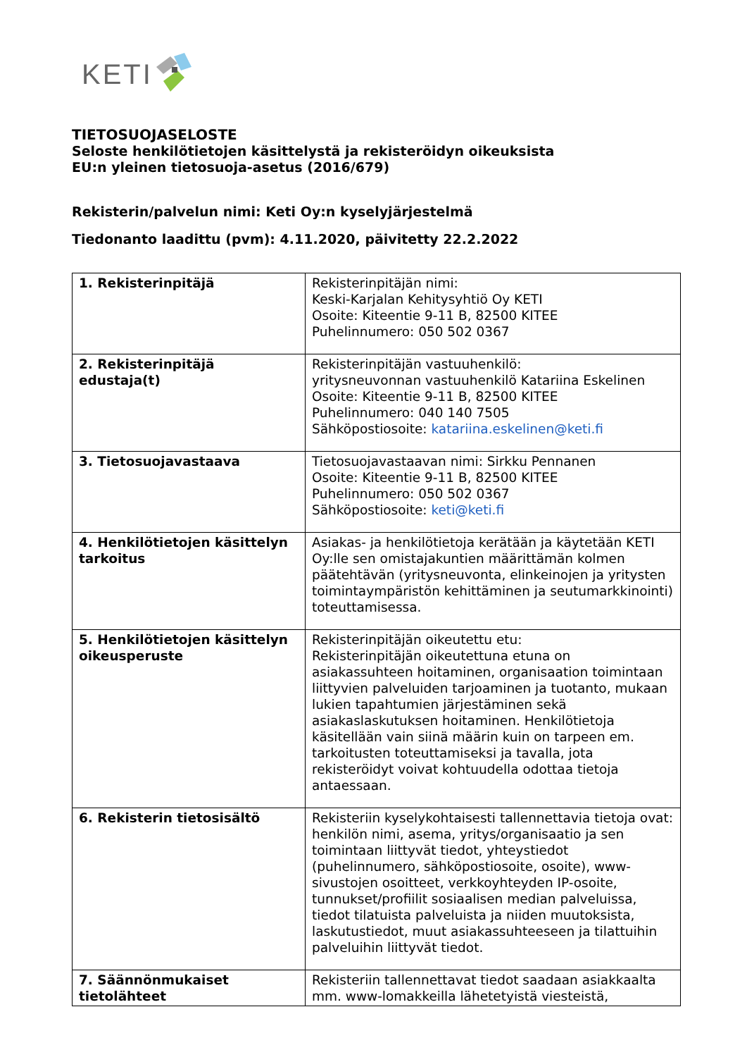KETI
TIETOSUOJASELOSTE
Seloste henkilötietojen käsittelystä ja rekisteröidyn oikeuksista
EU:n yleinen tietosuoja-asetus (2016/679)
Rekisterin/palvelun nimi: Keti Oy:n kyselyjärjestelmä
Tiedonanto laadittu (pvm): 4.11.2020, päivitetty 22.2.2022
| 1. Rekisterinpitäjä | Rekisterinpitäjän nimi: Keski-Karjalan Kehitysyhtiö Oy KETI Osoite: Kiteentie 9-11 B, 82500 KITEE Puhelinnumero: 050 502 0367 |
| 2. Rekisterinpitäjä edustaja(t) | Rekisterinpitäjän vastuuhenkilö: yritysneuvonnan vastuuhenkilö Katariina Eskelinen Osoite: Kiteentie 9-11 B, 82500 KITEE Puhelinnumero: 040 140 7505 Sähköpostiosoite: katariina.eskelinen@keti.fi |
| 3. Tietosuojavastaava | Tietosuojavastaavan nimi: Sirkku Pennanen Osoite: Kiteentie 9-11 B, 82500 KITEE Puhelinnumero: 050 502 0367 Sähköpostiosoite: keti@keti.fi |
| 4. Henkilötietojen käsittelyn tarkoitus | Asiakas- ja henkilötietoja kerätään ja käytetään KETI Oy:lle sen omistajakuntien määrittämän kolmen päätehtävän (yritysneuvonta, elinkeinojen ja yritysten toimintaympäristön kehittäminen ja seutumarkkinointi) toteuttamisessa. |
| 5. Henkilötietojen käsittelyn oikeusperuste | Rekisterinpitäjän oikeutettu etu: Rekisterinpitäjän oikeutettuna etuna on asiakassuhteen hoitaminen, organisaation toimintaan liittyvien palveluiden tarjoaminen ja tuotanto, mukaan lukien tapahtumien järjestäminen sekä asiakaslaskutuksen hoitaminen. Henkilötietoja käsitellään vain siinä määrin kuin on tarpeen em. tarkoitusten toteuttamiseksi ja tavalla, jota rekisteröidyt voivat kohtuudella odottaa tietoja antaessaan. |
| 6. Rekisterin tietosisältö | Rekisteriin kyselykohtaisesti tallennettavia tietoja ovat: henkilön nimi, asema, yritys/organisaatio ja sen toimintaan liittyvät tiedot, yhteystiedot (puhelinnumero, sähköpostiosoite, osoite), www-sivustojen osoitteet, verkkoyhteyden IP-osoite, tunnukset/profiilit sosiaalisen median palveluissa, tiedot tilatuista palveluista ja niiden muutoksista, laskutustiedot, muut asiakassuhteeseen ja tilattuihin palveluihin liittyvät tiedot. |
| 7. Säännönmukaiset tietolähteet | Rekisteriin tallennettavat tiedot saadaan asiakkaalta mm. www-lomakkeilla lähetetyistä viesteistä, |